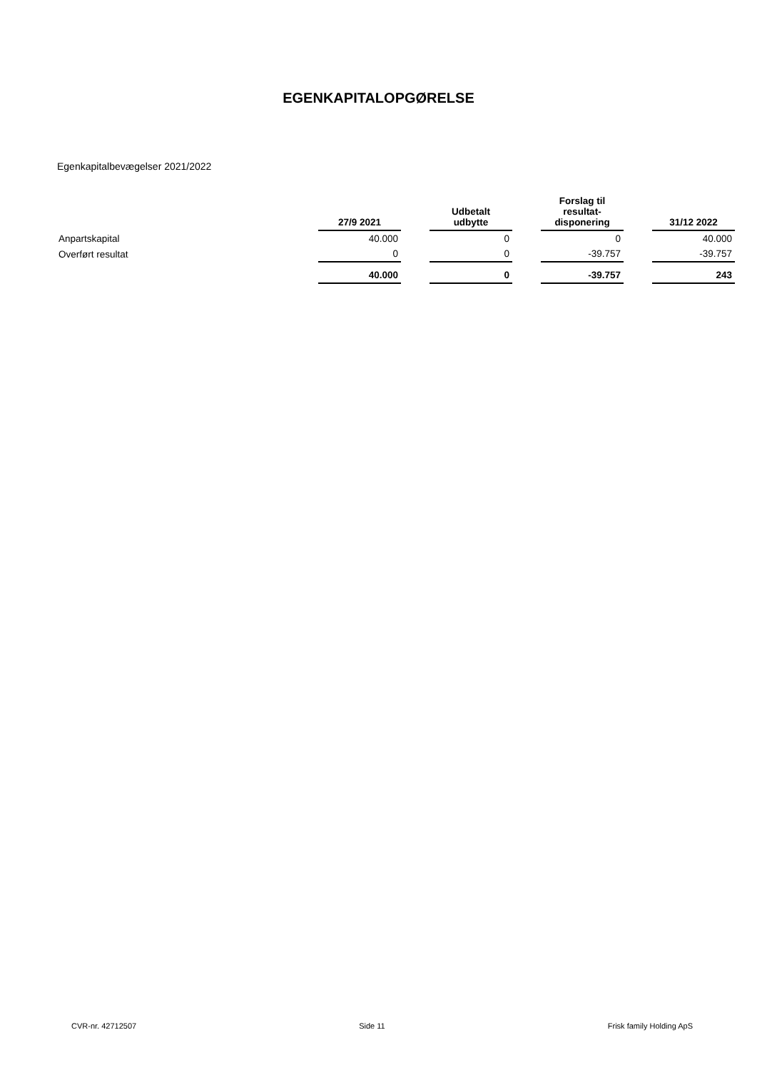EGENKAPITALOPGØRELSE
Egenkapitalbevægelser 2021/2022
| | 27/9 2021 | | Udbetalt udbytte | | Forslag til resultat- disponering | | 31/12 2022 |
| Anpartskapital | 40.000 | | 0 | | 0 | | 40.000 |
| Overført resultat | 0 | | 0 | | -39.757 | | -39.757 |
| | 40.000 | | 0 | | -39.757 | | 243 |
CVR-nr. 42712507 Side 11 Frisk family Holding ApS